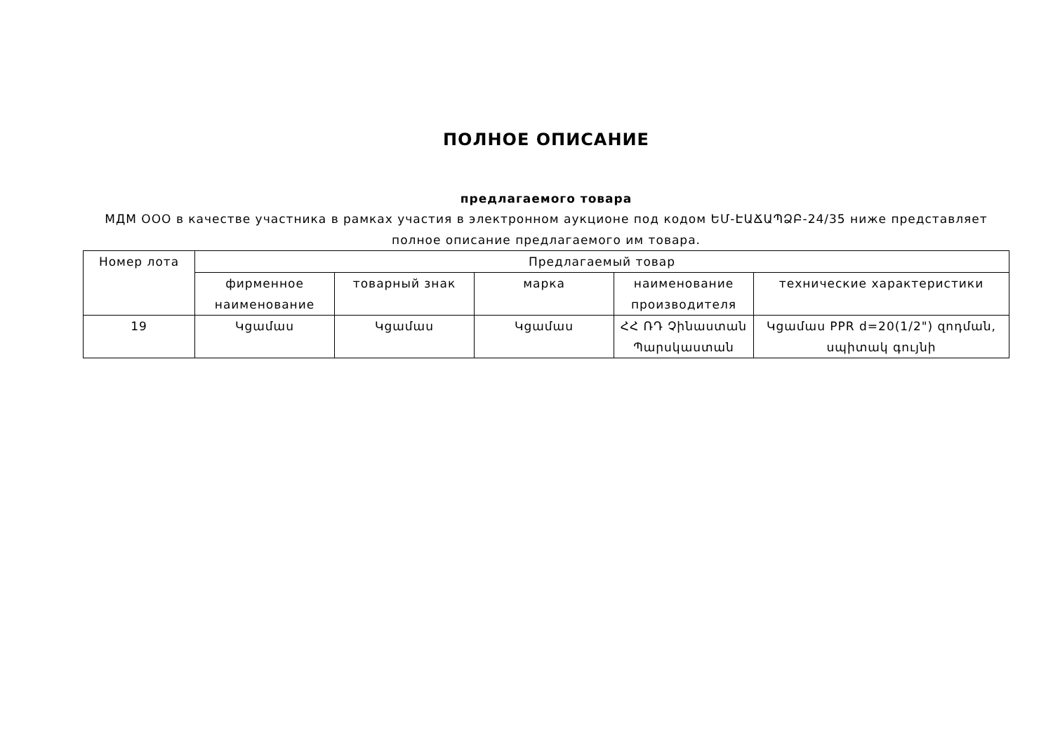ПОЛНОЕ ОПИСАНИЕ
предлагаемого товара
МДМ ООО в качестве участника в рамках участия в электронном аукционе под кодом ԵՄ-ԷԱՃԱՊՁԲ-24/35 ниже представляет полное описание предлагаемого им товара.
| Номер лота | Предлагаемый товар | | | | |
| --- | --- | --- | --- | --- | --- |
| | фирменное наименование | товарный знак | марка | наименование производителя | технические характеристики |
| 19 | Կցամաս | Կցամաս | Կցամաս | ՀՀ ՌԴ Չինաստան Պարսկաստան | Կցամաս PPR d=20(1/2") զոդման, սպիտակ գույնի |